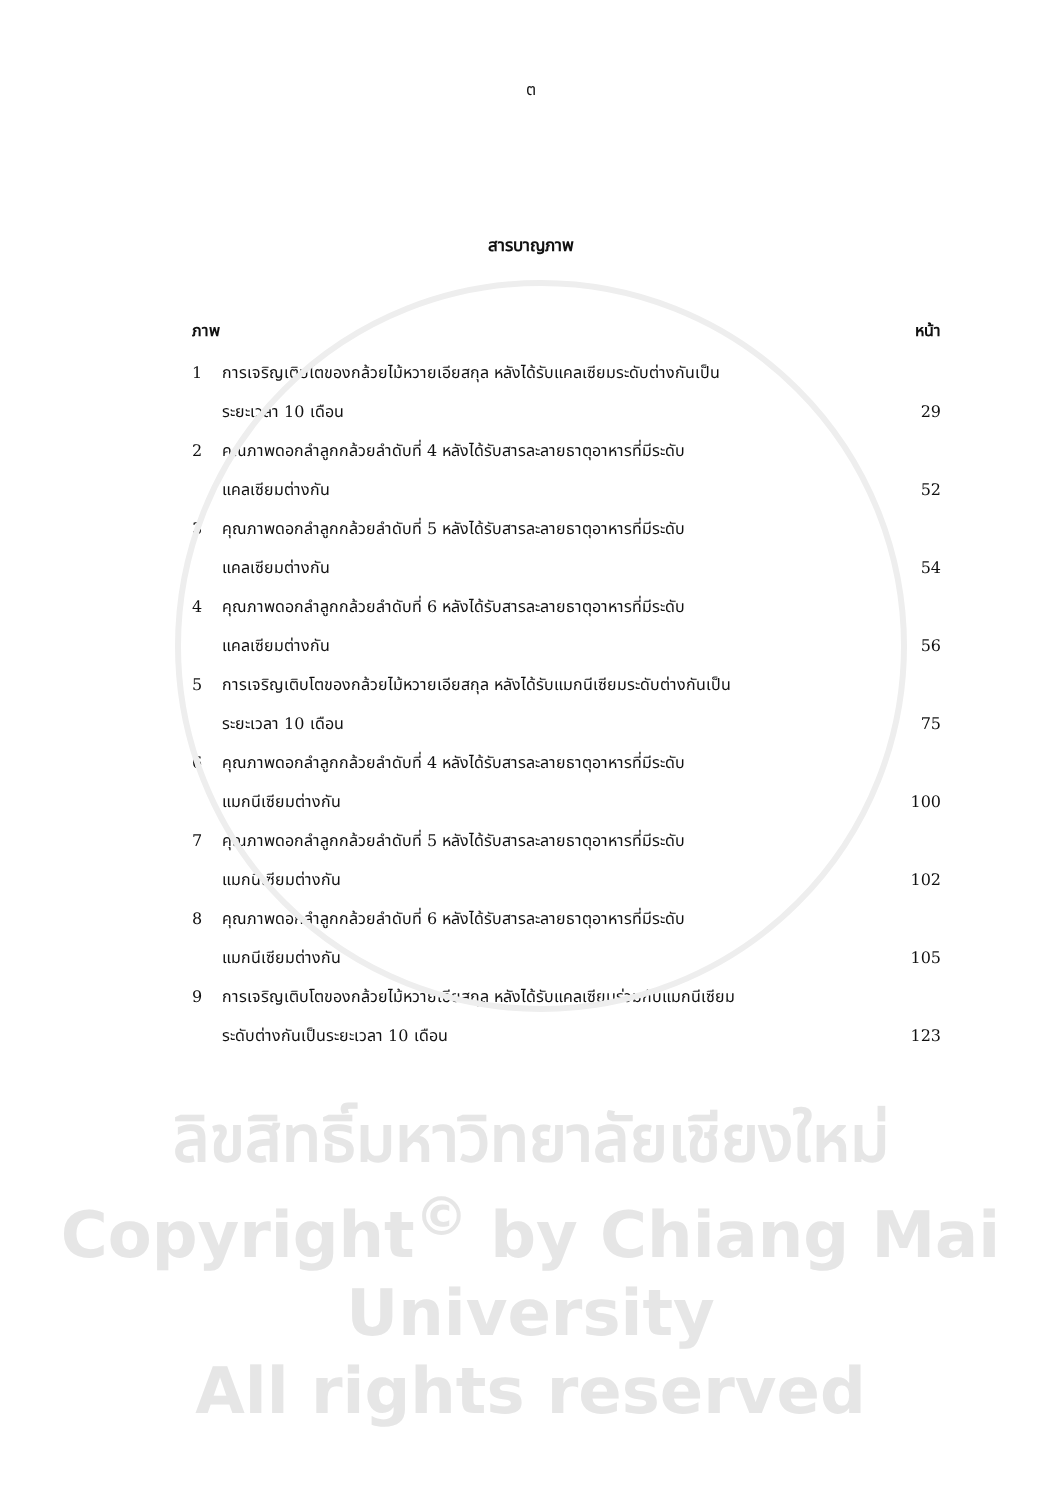ต
สารบาญภาพ
ภาพ หน้า
| 1 | การเจริญเติบโตของกล้วยไม้หวายเอียสกุล หลังได้รับแคลเซียมระดับต่างกันเป็น ระยะเวลา 10 เดือน | 29 |
| 2 | คุณภาพดอกลำลูกกล้วยลำดับที่ 4 หลังได้รับสารละลายธาตุอาหารที่มีระดับ แคลเซียมต่างกัน | 52 |
| 3 | คุณภาพดอกลำลูกกล้วยลำดับที่ 5 หลังได้รับสารละลายธาตุอาหารที่มีระดับ แคลเซียมต่างกัน | 54 |
| 4 | คุณภาพดอกลำลูกกล้วยลำดับที่ 6 หลังได้รับสารละลายธาตุอาหารที่มีระดับ แคลเซียมต่างกัน | 56 |
| 5 | การเจริญเติบโตของกล้วยไม้หวายเอียสกุล หลังได้รับแมกนีเซียมระดับต่างกันเป็น ระยะเวลา 10 เดือน | 75 |
| 6 | คุณภาพดอกลำลูกกล้วยลำดับที่ 4 หลังได้รับสารละลายธาตุอาหารที่มีระดับ แมกนีเซียมต่างกัน | 100 |
| 7 | คุณภาพดอกลำลูกกล้วยลำดับที่ 5 หลังได้รับสารละลายธาตุอาหารที่มีระดับ แมกนีเซียมต่างกัน | 102 |
| 8 | คุณภาพดอกลำลูกกล้วยลำดับที่ 6 หลังได้รับสารละลายธาตุอาหารที่มีระดับ แมกนีเซียมต่างกัน | 105 |
| 9 | การเจริญเติบโตของกล้วยไม้หวายเอียสกุล หลังได้รับแคลเซียมร่วมกับแมกนีเซียม ระดับต่างกันเป็นระยะเวลา 10 เดือน | 123 |
ลิขสิทธิ์มหาวิทยาลัยเชียงใหม่
Copyright<sup>©</sup> by Chiang Mai University
All rights reserved